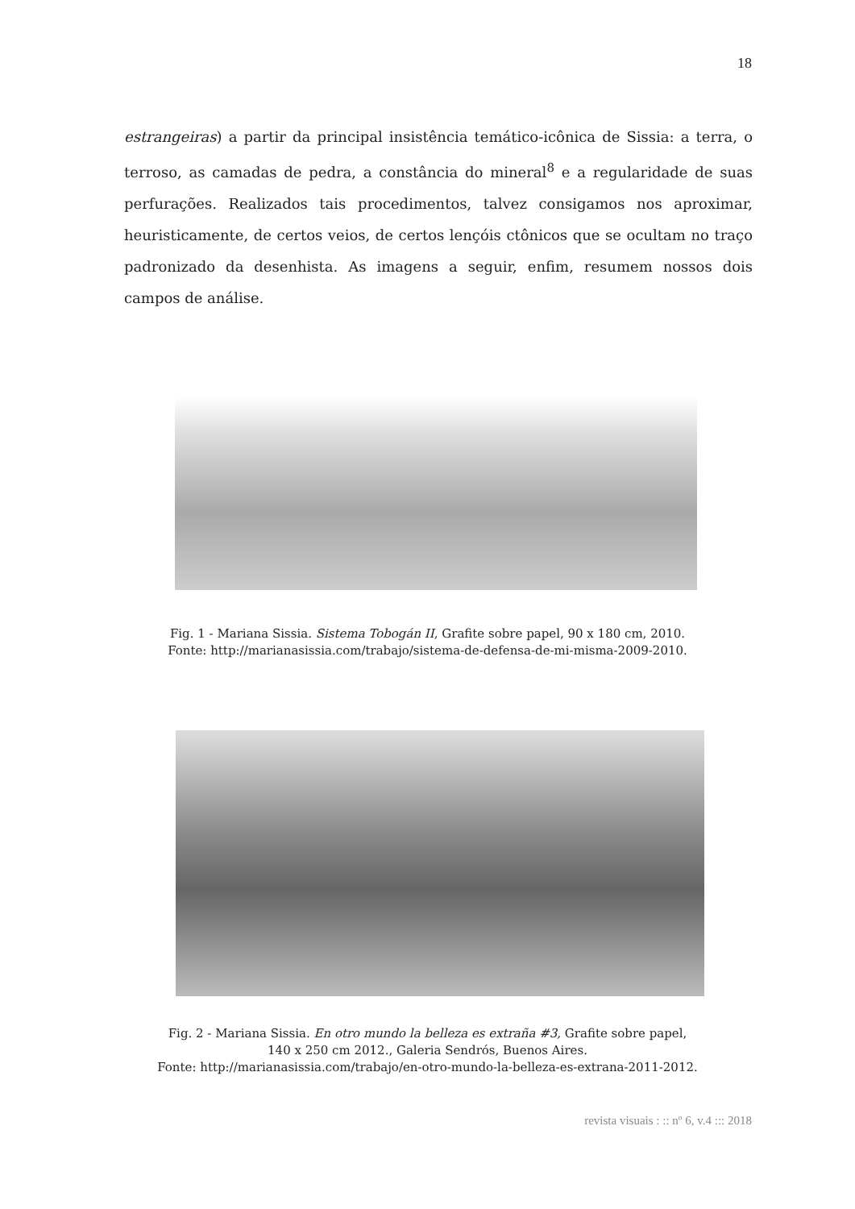18
estrangeiras) a partir da principal insistência temático-icônica de Sissia: a terra, o terroso, as camadas de pedra, a constância do mineral<sup>8</sup> e a regularidade de suas perfurações. Realizados tais procedimentos, talvez consigamos nos aproximar, heuristicamente, de certos veios, de certos lençóis ctônicos que se ocultam no traço padronizado da desenhista. As imagens a seguir, enfim, resumem nossos dois campos de análise.
Fig. 1 - Mariana Sissia. Sistema Tobogán II, Grafite sobre papel, 90 x 180 cm, 2010.
Fonte: http://marianasissia.com/trabajo/sistema-de-defensa-de-mi-misma-2009-2010.
Fig. 2 - Mariana Sissia. En otro mundo la belleza es extraña #3, Grafite sobre papel,
140 x 250 cm 2012., Galeria Sendrós, Buenos Aires.
Fonte: http://marianasissia.com/trabajo/en-otro-mundo-la-belleza-es-extrana-2011-2012.
revista visuais : :: nº 6, v.4 ::: 2018